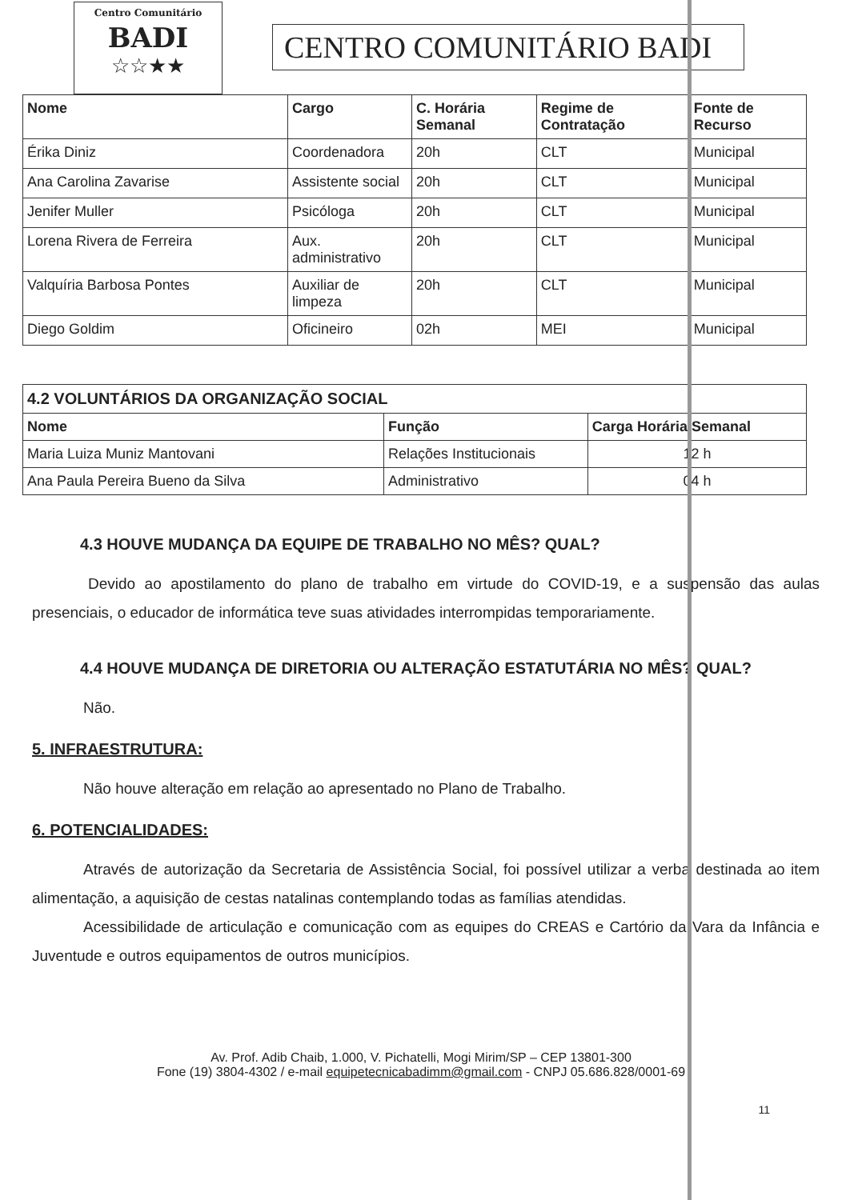Centro Comunitário
BADI
☆☆★★
CENTRO COMUNITÁRIO BADI
| Nome | Cargo | C. Horária Semanal | Regime de Contratação | Fonte de Recurso |
| --- | --- | --- | --- | --- |
| Érika Diniz | Coordenadora | 20h | CLT | Municipal |
| Ana Carolina Zavarise | Assistente social | 20h | CLT | Municipal |
| Jenifer Muller | Psicóloga | 20h | CLT | Municipal |
| Lorena Rivera de Ferreira | Aux. administrativo | 20h | CLT | Municipal |
| Valquíria Barbosa Pontes | Auxiliar de limpeza | 20h | CLT | Municipal |
| Diego Goldim | Oficineiro | 02h | MEI | Municipal |
| 4.2 VOLUNTÁRIOS DA ORGANIZAÇÃO SOCIAL | | |
| --- | --- | --- |
| Nome | Função | Carga Horária Semanal |
| Maria Luiza Muniz Mantovani | Relações Institucionais | 12 h |
| Ana Paula Pereira Bueno da Silva | Administrativo | 04 h |
4.3 HOUVE MUDANÇA DA EQUIPE DE TRABALHO NO MÊS? QUAL?
Devido ao apostilamento do plano de trabalho em virtude do COVID-19, e a suspensão das aulas presenciais, o educador de informática teve suas atividades interrompidas temporariamente.
4.4 HOUVE MUDANÇA DE DIRETORIA OU ALTERAÇÃO ESTATUTÁRIA NO MÊS? QUAL?
Não.
5. INFRAESTRUTURA:
Não houve alteração em relação ao apresentado no Plano de Trabalho.
6. POTENCIALIDADES:
Através de autorização da Secretaria de Assistência Social, foi possível utilizar a verba destinada ao item alimentação, a aquisição de cestas natalinas contemplando todas as famílias atendidas.
Acessibilidade de articulação e comunicação com as equipes do CREAS e Cartório da Vara da Infância e Juventude e outros equipamentos de outros municípios.
Av. Prof. Adib Chaib, 1.000, V. Pichatelli, Mogi Mirim/SP – CEP 13801-300
Fone (19) 3804-4302 / e-mail equipetecnicabadimm@gmail.com - CNPJ 05.686.828/0001-69
11